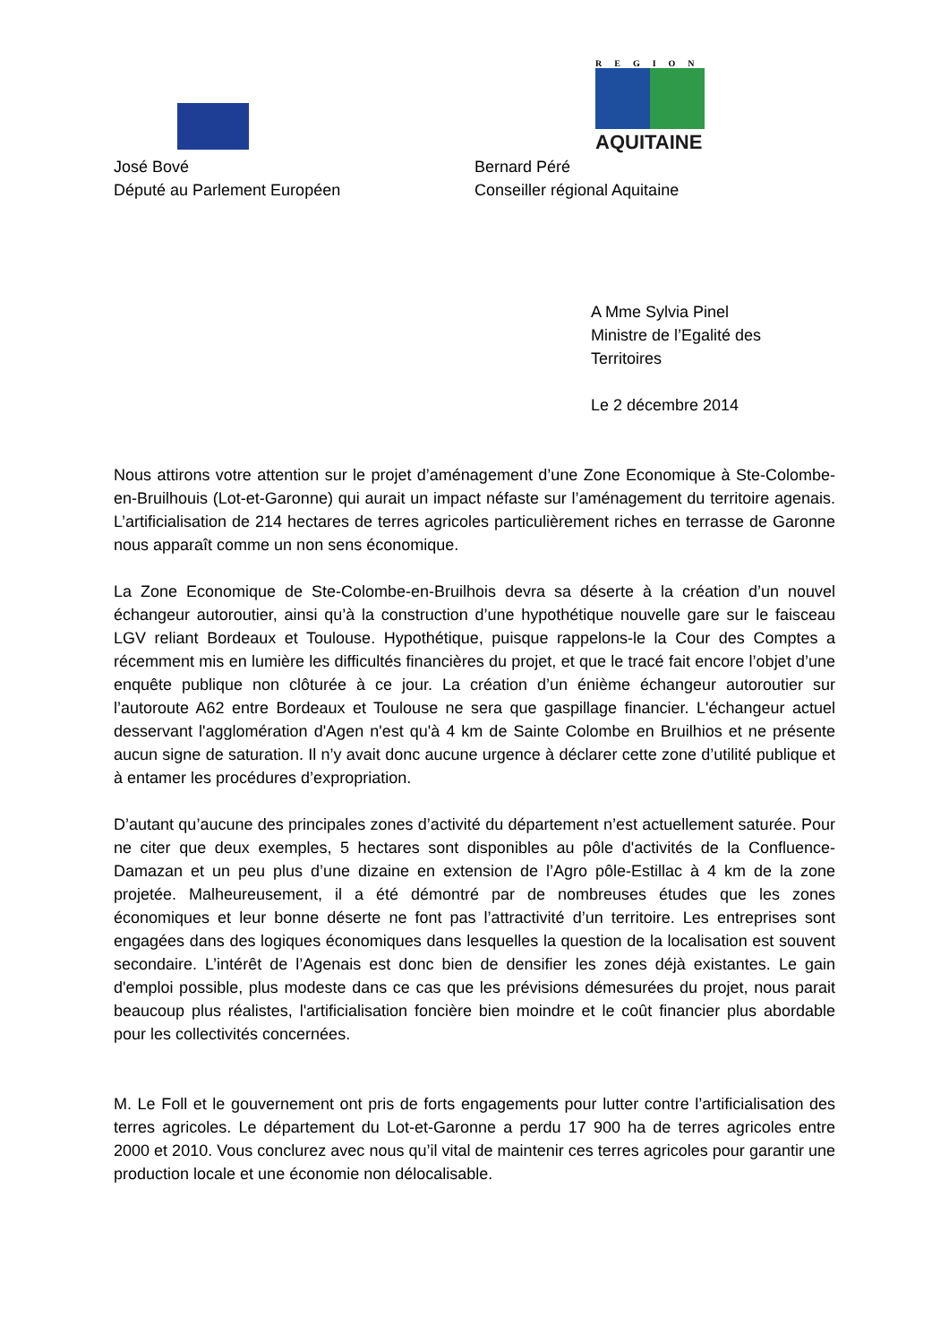José Bové
Député au Parlement Européen
REGION
AQUITAINE
Bernard Péré
Conseiller régional Aquitaine
A Mme Sylvia Pinel
Ministre de l’Egalité des Territoires
Le 2 décembre 2014
Nous attirons votre attention sur le projet d’aménagement d’une Zone Economique à Ste-Colombe-en-Bruilhouis (Lot-et-Garonne) qui aurait un impact néfaste sur l’aménagement du territoire agenais. L’artificialisation de 214 hectares de terres agricoles particulièrement riches en terrasse de Garonne nous apparaît comme un non sens économique.
La Zone Economique de Ste-Colombe-en-Bruilhois devra sa déserte à la création d’un nouvel échangeur autoroutier, ainsi qu’à la construction d’une hypothétique nouvelle gare sur le faisceau LGV reliant Bordeaux et Toulouse. Hypothétique, puisque rappelons-le la Cour des Comptes a récemment mis en lumière les difficultés financières du projet, et que le tracé fait encore l’objet d’une enquête publique non clôturée à ce jour. La création d’un énième échangeur autoroutier sur l’autoroute A62 entre Bordeaux et Toulouse ne sera que gaspillage financier. L'échangeur actuel desservant l'agglomération d'Agen n'est qu'à 4 km de Sainte Colombe en Bruilhios et ne présente aucun signe de saturation. Il n’y avait donc aucune urgence à déclarer cette zone d’utilité publique et à entamer les procédures d’expropriation.
D’autant qu’aucune des principales zones d’activité du département n’est actuellement saturée. Pour ne citer que deux exemples, 5 hectares sont disponibles au pôle d'activités de la Confluence-Damazan et un peu plus d’une dizaine en extension de l’Agro pôle-Estillac à 4 km de la zone projetée. Malheureusement, il a été démontré par de nombreuses études que les zones économiques et leur bonne déserte ne font pas l’attractivité d’un territoire. Les entreprises sont engagées dans des logiques économiques dans lesquelles la question de la localisation est souvent secondaire. L’intérêt de l’Agenais est donc bien de densifier les zones déjà existantes. Le gain d'emploi possible, plus modeste dans ce cas que les prévisions démesurées du projet, nous parait beaucoup plus réalistes, l'artificialisation foncière bien moindre et le coût financier plus abordable pour les collectivités concernées.
M. Le Foll et le gouvernement ont pris de forts engagements pour lutter contre l’artificialisation des terres agricoles. Le département du Lot-et-Garonne a perdu 17 900 ha de terres agricoles entre 2000 et 2010. Vous conclurez avec nous qu’il vital de maintenir ces terres agricoles pour garantir une production locale et une économie non délocalisable.